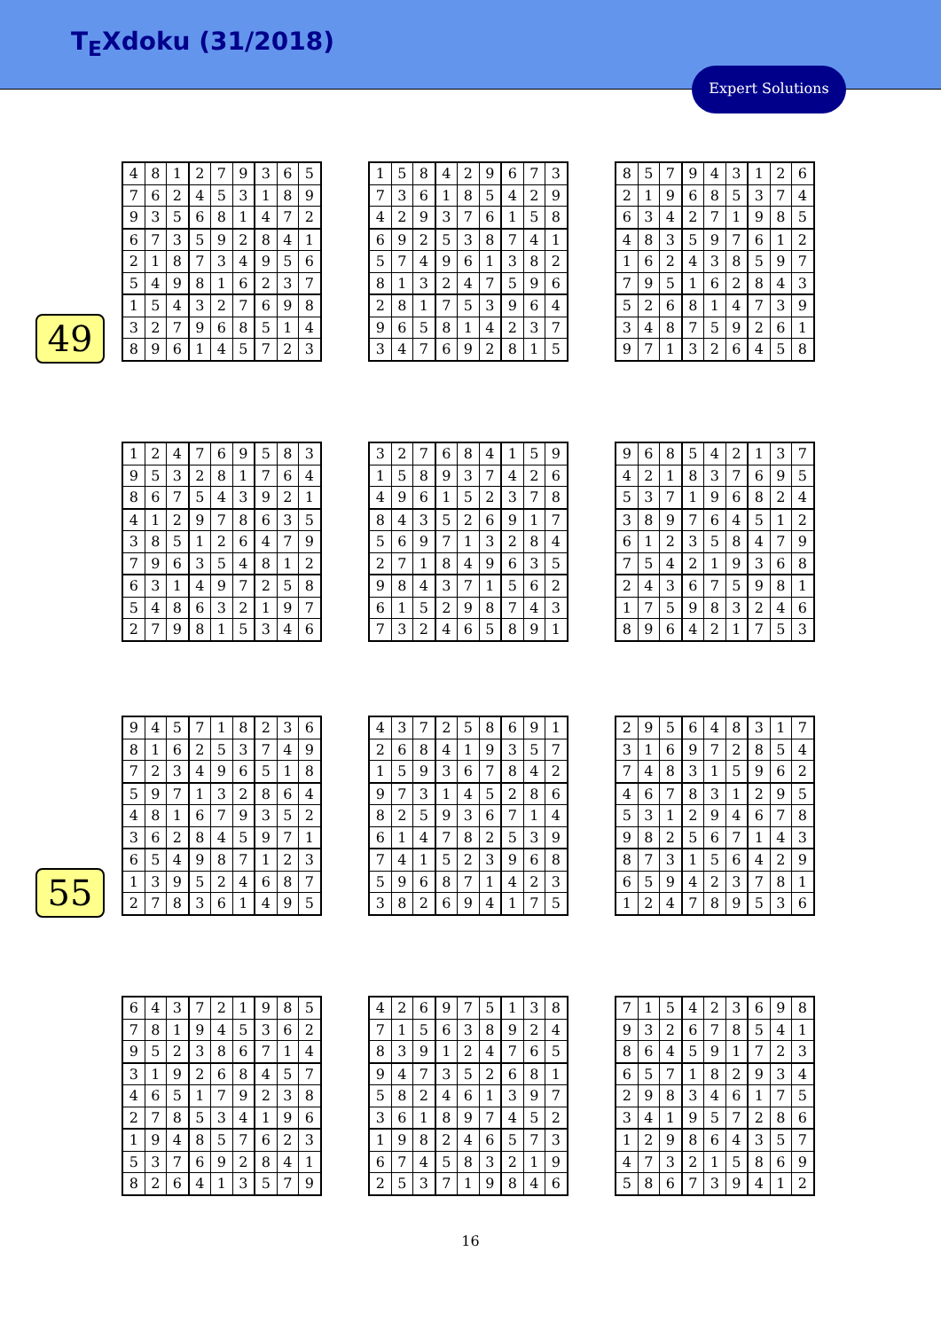T<sub>E</sub>Xdoku (31/2018)
Expert Solutions
49
| 4 | 8 | 1 | 2 | 7 | 9 | 3 | 6 | 5 |
| 7 | 6 | 2 | 4 | 5 | 3 | 1 | 8 | 9 |
| 9 | 3 | 5 | 6 | 8 | 1 | 4 | 7 | 2 |
| 6 | 7 | 3 | 5 | 9 | 2 | 8 | 4 | 1 |
| 2 | 1 | 8 | 7 | 3 | 4 | 9 | 5 | 6 |
| 5 | 4 | 9 | 8 | 1 | 6 | 2 | 3 | 7 |
| 1 | 5 | 4 | 3 | 2 | 7 | 6 | 9 | 8 |
| 3 | 2 | 7 | 9 | 6 | 8 | 5 | 1 | 4 |
| 8 | 9 | 6 | 1 | 4 | 5 | 7 | 2 | 3 |
| 1 | 5 | 8 | 4 | 2 | 9 | 6 | 7 | 3 |
| 7 | 3 | 6 | 1 | 8 | 5 | 4 | 2 | 9 |
| 4 | 2 | 9 | 3 | 7 | 6 | 1 | 5 | 8 |
| 6 | 9 | 2 | 5 | 3 | 8 | 7 | 4 | 1 |
| 5 | 7 | 4 | 9 | 6 | 1 | 3 | 8 | 2 |
| 8 | 1 | 3 | 2 | 4 | 7 | 5 | 9 | 6 |
| 2 | 8 | 1 | 7 | 5 | 3 | 9 | 6 | 4 |
| 9 | 6 | 5 | 8 | 1 | 4 | 2 | 3 | 7 |
| 3 | 4 | 7 | 6 | 9 | 2 | 8 | 1 | 5 |
| 8 | 5 | 7 | 9 | 4 | 3 | 1 | 2 | 6 |
| 2 | 1 | 9 | 6 | 8 | 5 | 3 | 7 | 4 |
| 6 | 3 | 4 | 2 | 7 | 1 | 9 | 8 | 5 |
| 4 | 8 | 3 | 5 | 9 | 7 | 6 | 1 | 2 |
| 1 | 6 | 2 | 4 | 3 | 8 | 5 | 9 | 7 |
| 7 | 9 | 5 | 1 | 6 | 2 | 8 | 4 | 3 |
| 5 | 2 | 6 | 8 | 1 | 4 | 7 | 3 | 9 |
| 3 | 4 | 8 | 7 | 5 | 9 | 2 | 6 | 1 |
| 9 | 7 | 1 | 3 | 2 | 6 | 4 | 5 | 8 |
| 1 | 2 | 4 | 7 | 6 | 9 | 5 | 8 | 3 |
| 9 | 5 | 3 | 2 | 8 | 1 | 7 | 6 | 4 |
| 8 | 6 | 7 | 5 | 4 | 3 | 9 | 2 | 1 |
| 4 | 1 | 2 | 9 | 7 | 8 | 6 | 3 | 5 |
| 3 | 8 | 5 | 1 | 2 | 6 | 4 | 7 | 9 |
| 7 | 9 | 6 | 3 | 5 | 4 | 8 | 1 | 2 |
| 6 | 3 | 1 | 4 | 9 | 7 | 2 | 5 | 8 |
| 5 | 4 | 8 | 6 | 3 | 2 | 1 | 9 | 7 |
| 2 | 7 | 9 | 8 | 1 | 5 | 3 | 4 | 6 |
| 3 | 2 | 7 | 6 | 8 | 4 | 1 | 5 | 9 |
| 1 | 5 | 8 | 9 | 3 | 7 | 4 | 2 | 6 |
| 4 | 9 | 6 | 1 | 5 | 2 | 3 | 7 | 8 |
| 8 | 4 | 3 | 5 | 2 | 6 | 9 | 1 | 7 |
| 5 | 6 | 9 | 7 | 1 | 3 | 2 | 8 | 4 |
| 2 | 7 | 1 | 8 | 4 | 9 | 6 | 3 | 5 |
| 9 | 8 | 4 | 3 | 7 | 1 | 5 | 6 | 2 |
| 6 | 1 | 5 | 2 | 9 | 8 | 7 | 4 | 3 |
| 7 | 3 | 2 | 4 | 6 | 5 | 8 | 9 | 1 |
| 9 | 6 | 8 | 5 | 4 | 2 | 1 | 3 | 7 |
| 4 | 2 | 1 | 8 | 3 | 7 | 6 | 9 | 5 |
| 5 | 3 | 7 | 1 | 9 | 6 | 8 | 2 | 4 |
| 3 | 8 | 9 | 7 | 6 | 4 | 5 | 1 | 2 |
| 6 | 1 | 2 | 3 | 5 | 8 | 4 | 7 | 9 |
| 7 | 5 | 4 | 2 | 1 | 9 | 3 | 6 | 8 |
| 2 | 4 | 3 | 6 | 7 | 5 | 9 | 8 | 1 |
| 1 | 7 | 5 | 9 | 8 | 3 | 2 | 4 | 6 |
| 8 | 9 | 6 | 4 | 2 | 1 | 7 | 5 | 3 |
55
| 9 | 4 | 5 | 7 | 1 | 8 | 2 | 3 | 6 |
| 8 | 1 | 6 | 2 | 5 | 3 | 7 | 4 | 9 |
| 7 | 2 | 3 | 4 | 9 | 6 | 5 | 1 | 8 |
| 5 | 9 | 7 | 1 | 3 | 2 | 8 | 6 | 4 |
| 4 | 8 | 1 | 6 | 7 | 9 | 3 | 5 | 2 |
| 3 | 6 | 2 | 8 | 4 | 5 | 9 | 7 | 1 |
| 6 | 5 | 4 | 9 | 8 | 7 | 1 | 2 | 3 |
| 1 | 3 | 9 | 5 | 2 | 4 | 6 | 8 | 7 |
| 2 | 7 | 8 | 3 | 6 | 1 | 4 | 9 | 5 |
| 4 | 3 | 7 | 2 | 5 | 8 | 6 | 9 | 1 |
| 2 | 6 | 8 | 4 | 1 | 9 | 3 | 5 | 7 |
| 1 | 5 | 9 | 3 | 6 | 7 | 8 | 4 | 2 |
| 9 | 7 | 3 | 1 | 4 | 5 | 2 | 8 | 6 |
| 8 | 2 | 5 | 9 | 3 | 6 | 7 | 1 | 4 |
| 6 | 1 | 4 | 7 | 8 | 2 | 5 | 3 | 9 |
| 7 | 4 | 1 | 5 | 2 | 3 | 9 | 6 | 8 |
| 5 | 9 | 6 | 8 | 7 | 1 | 4 | 2 | 3 |
| 3 | 8 | 2 | 6 | 9 | 4 | 1 | 7 | 5 |
| 2 | 9 | 5 | 6 | 4 | 8 | 3 | 1 | 7 |
| 3 | 1 | 6 | 9 | 7 | 2 | 8 | 5 | 4 |
| 7 | 4 | 8 | 3 | 1 | 5 | 9 | 6 | 2 |
| 4 | 6 | 7 | 8 | 3 | 1 | 2 | 9 | 5 |
| 5 | 3 | 1 | 2 | 9 | 4 | 6 | 7 | 8 |
| 9 | 8 | 2 | 5 | 6 | 7 | 1 | 4 | 3 |
| 8 | 7 | 3 | 1 | 5 | 6 | 4 | 2 | 9 |
| 6 | 5 | 9 | 4 | 2 | 3 | 7 | 8 | 1 |
| 1 | 2 | 4 | 7 | 8 | 9 | 5 | 3 | 6 |
| 6 | 4 | 3 | 7 | 2 | 1 | 9 | 8 | 5 |
| 7 | 8 | 1 | 9 | 4 | 5 | 3 | 6 | 2 |
| 9 | 5 | 2 | 3 | 8 | 6 | 7 | 1 | 4 |
| 3 | 1 | 9 | 2 | 6 | 8 | 4 | 5 | 7 |
| 4 | 6 | 5 | 1 | 7 | 9 | 2 | 3 | 8 |
| 2 | 7 | 8 | 5 | 3 | 4 | 1 | 9 | 6 |
| 1 | 9 | 4 | 8 | 5 | 7 | 6 | 2 | 3 |
| 5 | 3 | 7 | 6 | 9 | 2 | 8 | 4 | 1 |
| 8 | 2 | 6 | 4 | 1 | 3 | 5 | 7 | 9 |
| 4 | 2 | 6 | 9 | 7 | 5 | 1 | 3 | 8 |
| 7 | 1 | 5 | 6 | 3 | 8 | 9 | 2 | 4 |
| 8 | 3 | 9 | 1 | 2 | 4 | 7 | 6 | 5 |
| 9 | 4 | 7 | 3 | 5 | 2 | 6 | 8 | 1 |
| 5 | 8 | 2 | 4 | 6 | 1 | 3 | 9 | 7 |
| 3 | 6 | 1 | 8 | 9 | 7 | 4 | 5 | 2 |
| 1 | 9 | 8 | 2 | 4 | 6 | 5 | 7 | 3 |
| 6 | 7 | 4 | 5 | 8 | 3 | 2 | 1 | 9 |
| 2 | 5 | 3 | 7 | 1 | 9 | 8 | 4 | 6 |
| 7 | 1 | 5 | 4 | 2 | 3 | 6 | 9 | 8 |
| 9 | 3 | 2 | 6 | 7 | 8 | 5 | 4 | 1 |
| 8 | 6 | 4 | 5 | 9 | 1 | 7 | 2 | 3 |
| 6 | 5 | 7 | 1 | 8 | 2 | 9 | 3 | 4 |
| 2 | 9 | 8 | 3 | 4 | 6 | 1 | 7 | 5 |
| 3 | 4 | 1 | 9 | 5 | 7 | 2 | 8 | 6 |
| 1 | 2 | 9 | 8 | 6 | 4 | 3 | 5 | 7 |
| 4 | 7 | 3 | 2 | 1 | 5 | 8 | 6 | 9 |
| 5 | 8 | 6 | 7 | 3 | 9 | 4 | 1 | 2 |
16